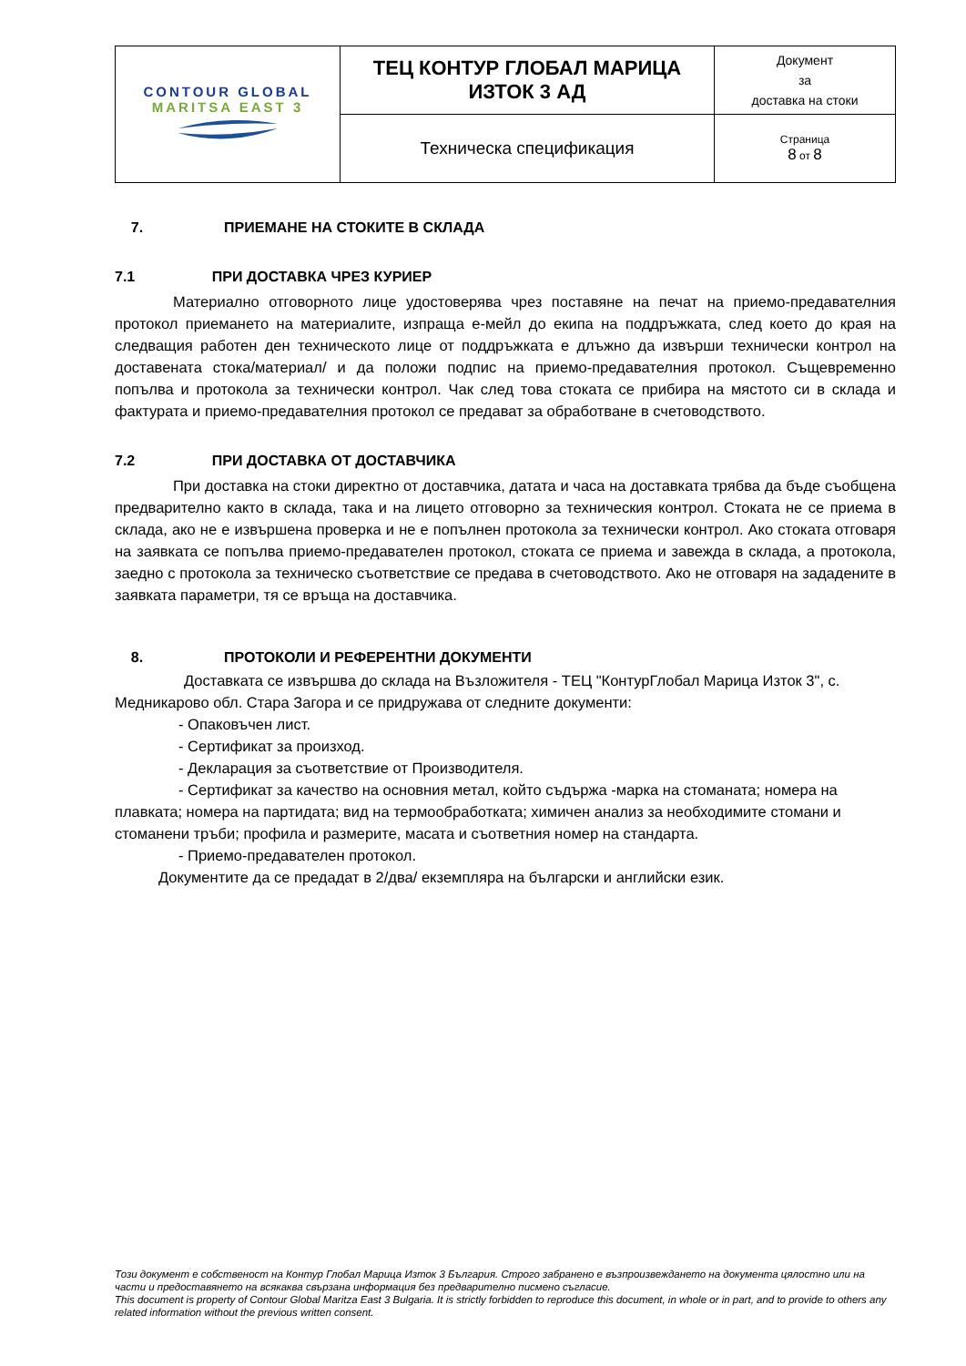| CONTOUR GLOBAL MARITSA EAST 3 | ТЕЦ КОНТУР ГЛОБАЛ МАРИЦА ИЗТОК 3 АД | Документ за доставка на стоки |
| | Техническа спецификация | Страница 8 от 8 |
7. ПРИЕМАНЕ НА СТОКИТЕ В СКЛАДА
7.1 ПРИ ДОСТАВКА ЧРЕЗ КУРИЕР
Материално отговорното лице удостоверява чрез поставяне на печат на приемо-предавателния протокол приемането на материалите, изпраща е-мейл до екипа на поддръжката, след което до края на следващия работен ден техническото лице от поддръжката е длъжно да извърши технически контрол на доставената стока/материал/ и да положи подпис на приемо-предавателния протокол. Същевременно попълва и протокола за технически контрол. Чак след това стоката се прибира на мястото си в склада и фактурата и приемо-предавателния протокол се предават за обработване в счетоводството.
7.2 ПРИ ДОСТАВКА ОТ ДОСТАВЧИКА
При доставка на стоки директно от доставчика, датата и часа на доставката трябва да бъде съобщена предварително както в склада, така и на лицето отговорно за техническия контрол. Стоката не се приема в склада, ако не е извършена проверка и не е попълнен протокола за технически контрол. Ако стоката отговаря на заявката се попълва приемо-предавателен протокол, стоката се приема и завежда в склада, а протокола, заедно с протокола за техническо съответствие се предава в счетоводството. Ако не отговаря на зададените в заявката параметри, тя се връща на доставчика.
8. ПРОТОКОЛИ И РЕФЕРЕНТНИ ДОКУМЕНТИ
Доставката се извършва до склада на Възложителя - ТЕЦ "КонтурГлобал Марица Изток 3", с. Медникарово обл. Стара Загора и се придружава от следните документи:
- Опаковъчен лист.
- Сертификат за произход.
- Декларация за съответствие от Производителя.
- Сертификат за качество на основния метал, който съдържа -марка на стоманата; номера на плавката; номера на партидата; вид на термообработката; химичен анализ за необходимите стомани и стоманени тръби; профила и размерите, масата и съответния номер на стандарта.
- Приемо-предавателен протокол.
Документите да се предадат в 2/два/ екземпляра на български и английски език.
Този документ е собственост на Контур Глобал Марица Изток 3 България. Строго забранено е възпроизвеждането на документа цялостно или на части и предоставянето на всякаква свързана информация без предварително писмено съгласие.
This document is property of Contour Global Maritza East 3 Bulgaria. It is strictly forbidden to reproduce this document, in whole or in part, and to provide to others any related information without the previous written consent.